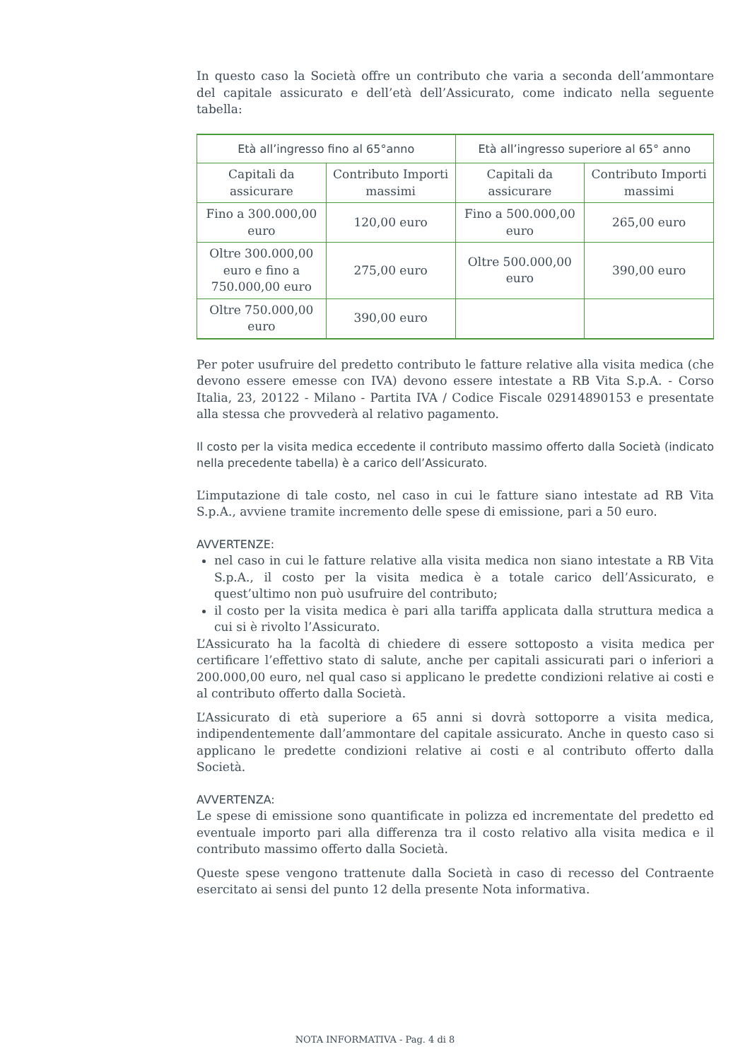In questo caso la Società offre un contributo che varia a seconda dell’ammontare del capitale assicurato e dell’età dell’Assicurato, come indicato nella seguente tabella:
| Età all’ingresso fino al 65°anno | | Età all’ingresso superiore al 65° anno | |
| --- | --- | --- | --- |
| Capitali da assicurare | Contributo Importi massimi | Capitali da assicurare | Contributo Importi massimi |
| Fino a 300.000,00 euro | 120,00 euro | Fino a 500.000,00 euro | 265,00 euro |
| Oltre 300.000,00 euro e fino a 750.000,00 euro | 275,00 euro | Oltre 500.000,00 euro | 390,00 euro |
| Oltre 750.000,00 euro | 390,00 euro | | |
Per poter usufruire del predetto contributo le fatture relative alla visita medica (che devono essere emesse con IVA) devono essere intestate a RB Vita S.p.A. - Corso Italia, 23, 20122 - Milano - Partita IVA / Codice Fiscale 02914890153 e presentate alla stessa che provvederà al relativo pagamento.
Il costo per la visita medica eccedente il contributo massimo offerto dalla Società (indicato nella precedente tabella) è a carico dell’Assicurato.
L’imputazione di tale costo, nel caso in cui le fatture siano intestate ad RB Vita S.p.A., avviene tramite incremento delle spese di emissione, pari a 50 euro.
AVVERTENZE:
nel caso in cui le fatture relative alla visita medica non siano intestate a RB Vita S.p.A., il costo per la visita medica è a totale carico dell’Assicurato, e quest’ultimo non può usufruire del contributo;
il costo per la visita medica è pari alla tariffa applicata dalla struttura medica a cui si è rivolto l’Assicurato.
L’Assicurato ha la facoltà di chiedere di essere sottoposto a visita medica per certificare l’effettivo stato di salute, anche per capitali assicurati pari o inferiori a 200.000,00 euro, nel qual caso si applicano le predette condizioni relative ai costi e al contributo offerto dalla Società.
L’Assicurato di età superiore a 65 anni si dovrà sottoporre a visita medica, indipendentemente dall’ammontare del capitale assicurato. Anche in questo caso si applicano le predette condizioni relative ai costi e al contributo offerto dalla Società.
AVVERTENZA:
Le spese di emissione sono quantificate in polizza ed incrementate del predetto ed eventuale importo pari alla differenza tra il costo relativo alla visita medica e il contributo massimo offerto dalla Società.
Queste spese vengono trattenute dalla Società in caso di recesso del Contraente esercitato ai sensi del punto 12 della presente Nota informativa.
NOTA INFORMATIVA - Pag. 4 di 8